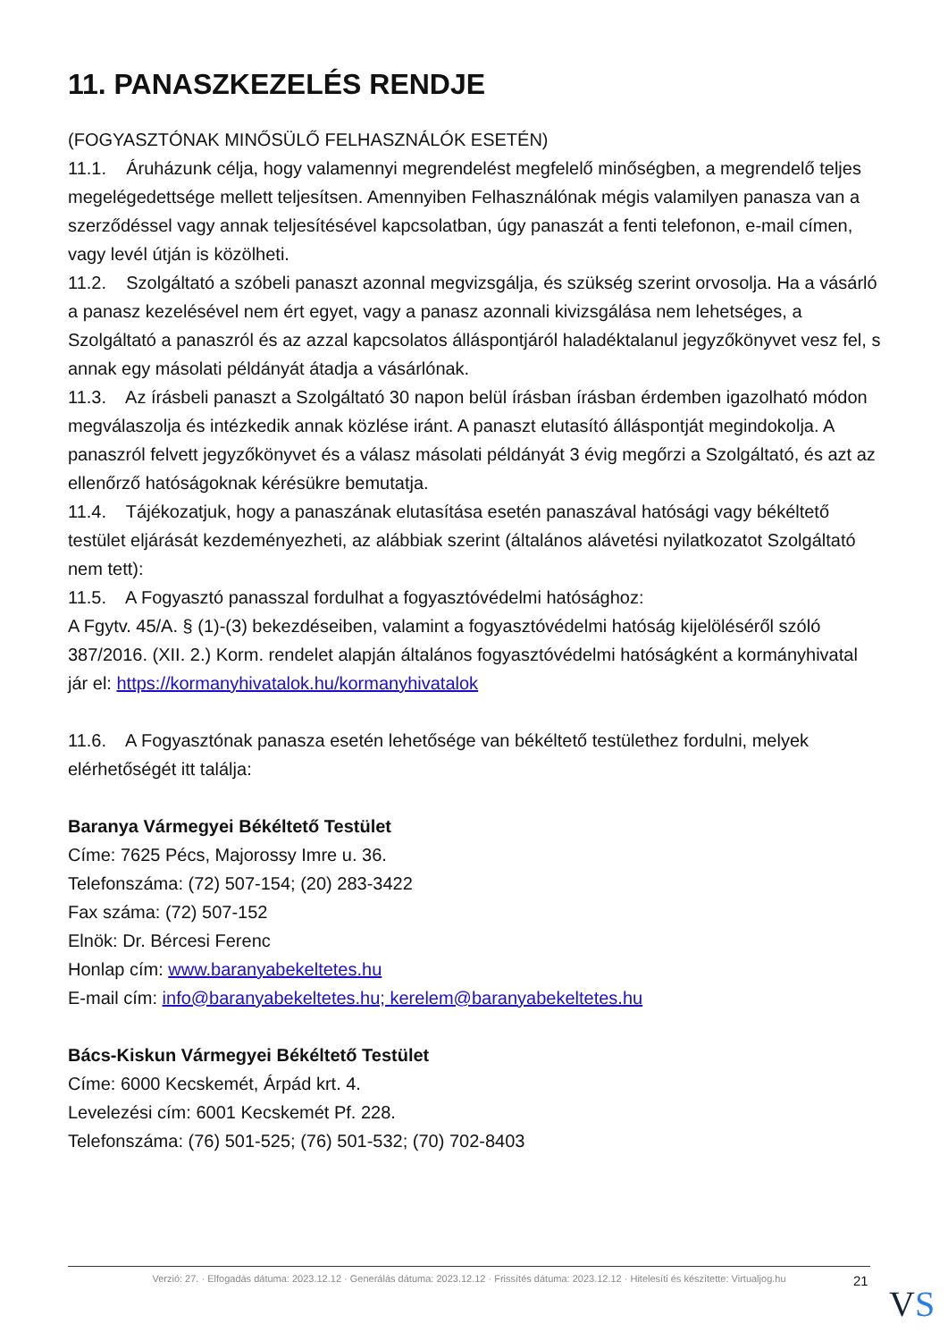11. PANASZKEZELÉS RENDJE
(FOGYASZTÓNAK MINŐSÜLŐ FELHASZNÁLÓK ESETÉN)
11.1. Áruházunk célja, hogy valamennyi megrendelést megfelelő minőségben, a megrendelő teljes megelégedettsége mellett teljesítsen. Amennyiben Felhasználónak mégis valamilyen panasza van a szerződéssel vagy annak teljesítésével kapcsolatban, úgy panaszát a fenti telefonon, e-mail címen, vagy levél útján is közölheti.
11.2. Szolgáltató a szóbeli panaszt azonnal megvizsgálja, és szükség szerint orvosolja. Ha a vásárló a panasz kezelésével nem ért egyet, vagy a panasz azonnali kivizsgálása nem lehetséges, a Szolgáltató a panaszról és az azzal kapcsolatos álláspontjáról haladéktalanul jegyzőkönyvet vesz fel, s annak egy másolati példányát átadja a vásárlónak.
11.3. Az írásbeli panaszt a Szolgáltató 30 napon belül írásban írásban érdemben igazolható módon megválaszolja és intézkedik annak közlése iránt. A panaszt elutasító álláspontját megindokolja. A panaszról felvett jegyzőkönyvet és a válasz másolati példányát 3 évig megőrzi a Szolgáltató, és azt az ellenőrző hatóságoknak kérésükre bemutatja.
11.4. Tájékozatjuk, hogy a panaszának elutasítása esetén panaszával hatósági vagy békéltető testület eljárását kezdeményezheti, az alábbiak szerint (általános alávetési nyilatkozatot Szolgáltató nem tett):
11.5. A Fogyasztó panasszal fordulhat a fogyasztóvédelmi hatósághoz:
A Fgytv. 45/A. § (1)-(3) bekezdéseiben, valamint a fogyasztóvédelmi hatóság kijelöléséről szóló 387/2016. (XII. 2.) Korm. rendelet alapján általános fogyasztóvédelmi hatóságként a kormányhivatal jár el: https://kormanyhivatalok.hu/kormanyhivatalok
11.6. A Fogyasztónak panasza esetén lehetősége van békéltető testülethez fordulni, melyek elérhetőségét itt találja:
Baranya Vármegyei Békéltető Testület
Címe: 7625 Pécs, Majorossy Imre u. 36.
Telefonszáma: (72) 507-154; (20) 283-3422
Fax száma: (72) 507-152
Elnök: Dr. Bércesi Ferenc
Honlap cím: www.baranyabekeltetes.hu
E-mail cím: info@baranyabekeltetes.hu; kerelem@baranyabekeltetes.hu
Bács-Kiskun Vármegyei Békéltető Testület
Címe: 6000 Kecskemét, Árpád krt. 4.
Levelezési cím: 6001 Kecskemét Pf. 228.
Telefonszáma: (76) 501-525; (76) 501-532; (70) 702-8403
Verzió: 27. · Elfogadás dátuma: 2023.12.12 · Generálás dátuma: 2023.12.12 · Frissítés dátuma: 2023.12.12 · Hitelesíti és készítette: Virtualjog.hu
21
VS